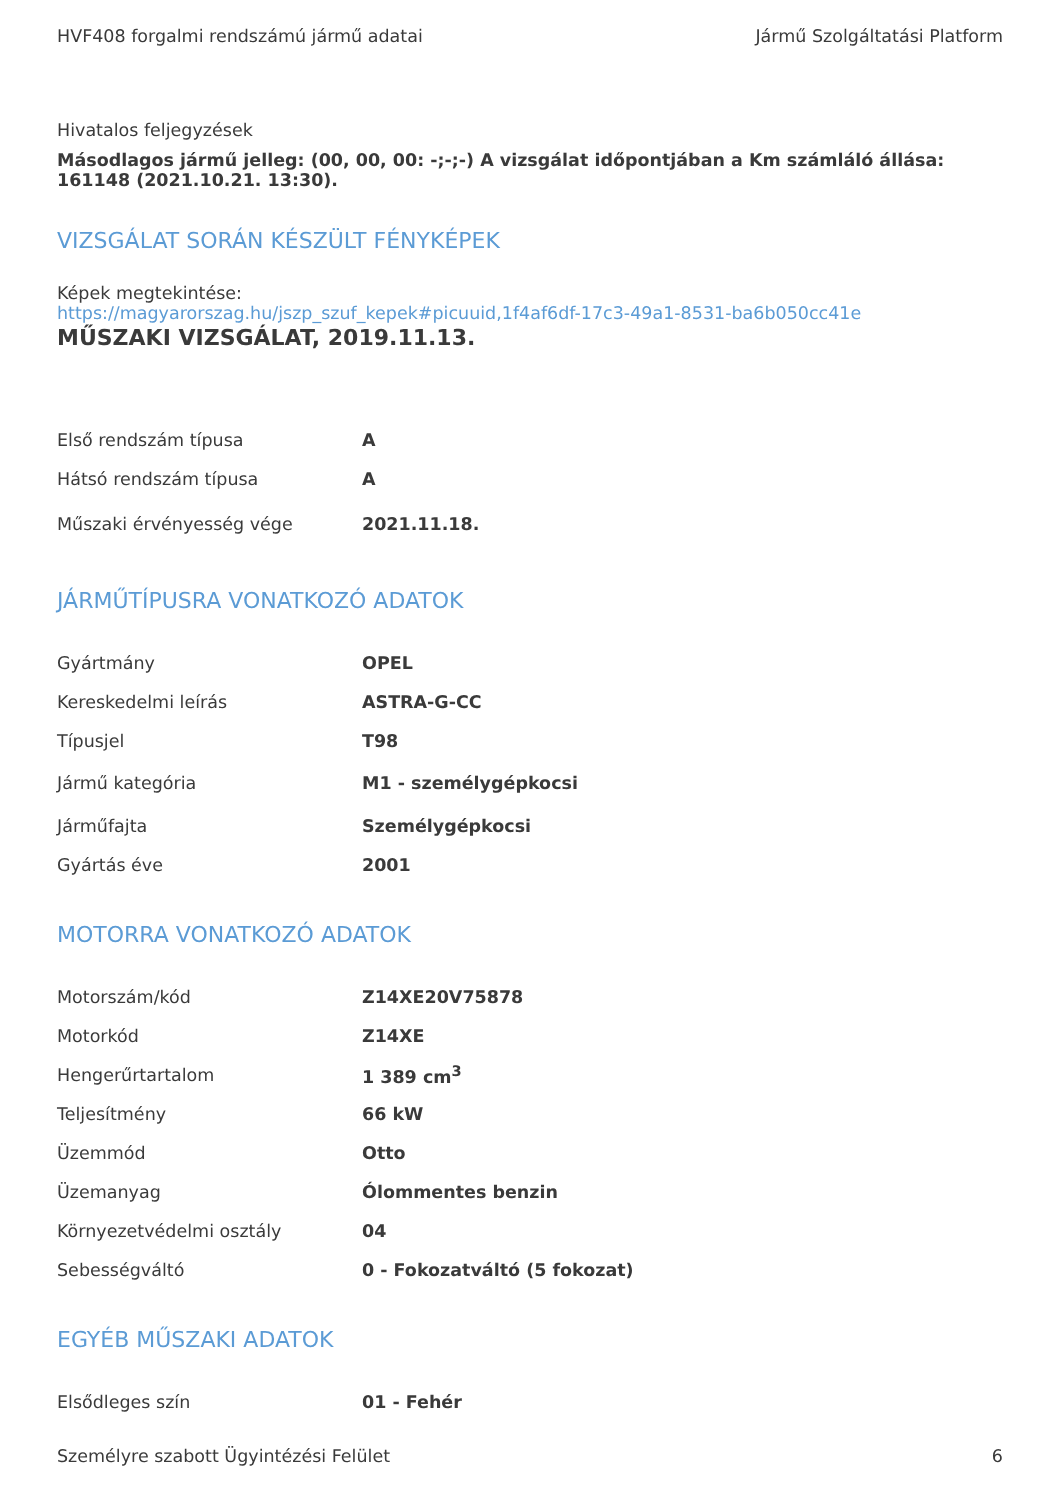HVF408 forgalmi rendszámú jármű adatai Jármű Szolgáltatási Platform
Hivatalos feljegyzések
Másodlagos jármű jelleg: (00, 00, 00: -;-;-) A vizsgálat időpontjában a Km számláló állása: 161148 (2021.10.21. 13:30).
VIZSGÁLAT SORÁN KÉSZÜLT FÉNYKÉPEK
Képek megtekintése:
https://magyarorszag.hu/jszp_szuf_kepek#picuuid,1f4af6df-17c3-49a1-8531-ba6b050cc41e
MŰSZAKI VIZSGÁLAT, 2019.11.13.
| Első rendszám típusa | A |
| Hátsó rendszám típusa | A |
| Műszaki érvényesség vége | 2021.11.18. |
JÁRMŰTÍPUSRA VONATKOZÓ ADATOK
| Gyártmány | OPEL |
| Kereskedelmi leírás | ASTRA-G-CC |
| Típusjel | T98 |
| Jármű kategória | M1 - személygépkocsi |
| Járműfajta | Személygépkocsi |
| Gyártás éve | 2001 |
MOTORRA VONATKOZÓ ADATOK
| Motorszám/kód | Z14XE20V75878 |
| Motorkód | Z14XE |
| Hengerűrtartalom | 1 389 cm<sup>3</sup> |
| Teljesítmény | 66 kW |
| Üzemmód | Otto |
| Üzemanyag | Ólommentes benzin |
| Környezetvédelmi osztály | 04 |
| Sebességváltó | 0 - Fokozatváltó (5 fokozat) |
EGYÉB MŰSZAKI ADATOK
| Elsődleges szín | 01 - Fehér |
Személyre szabott Ügyintézési Felület 6